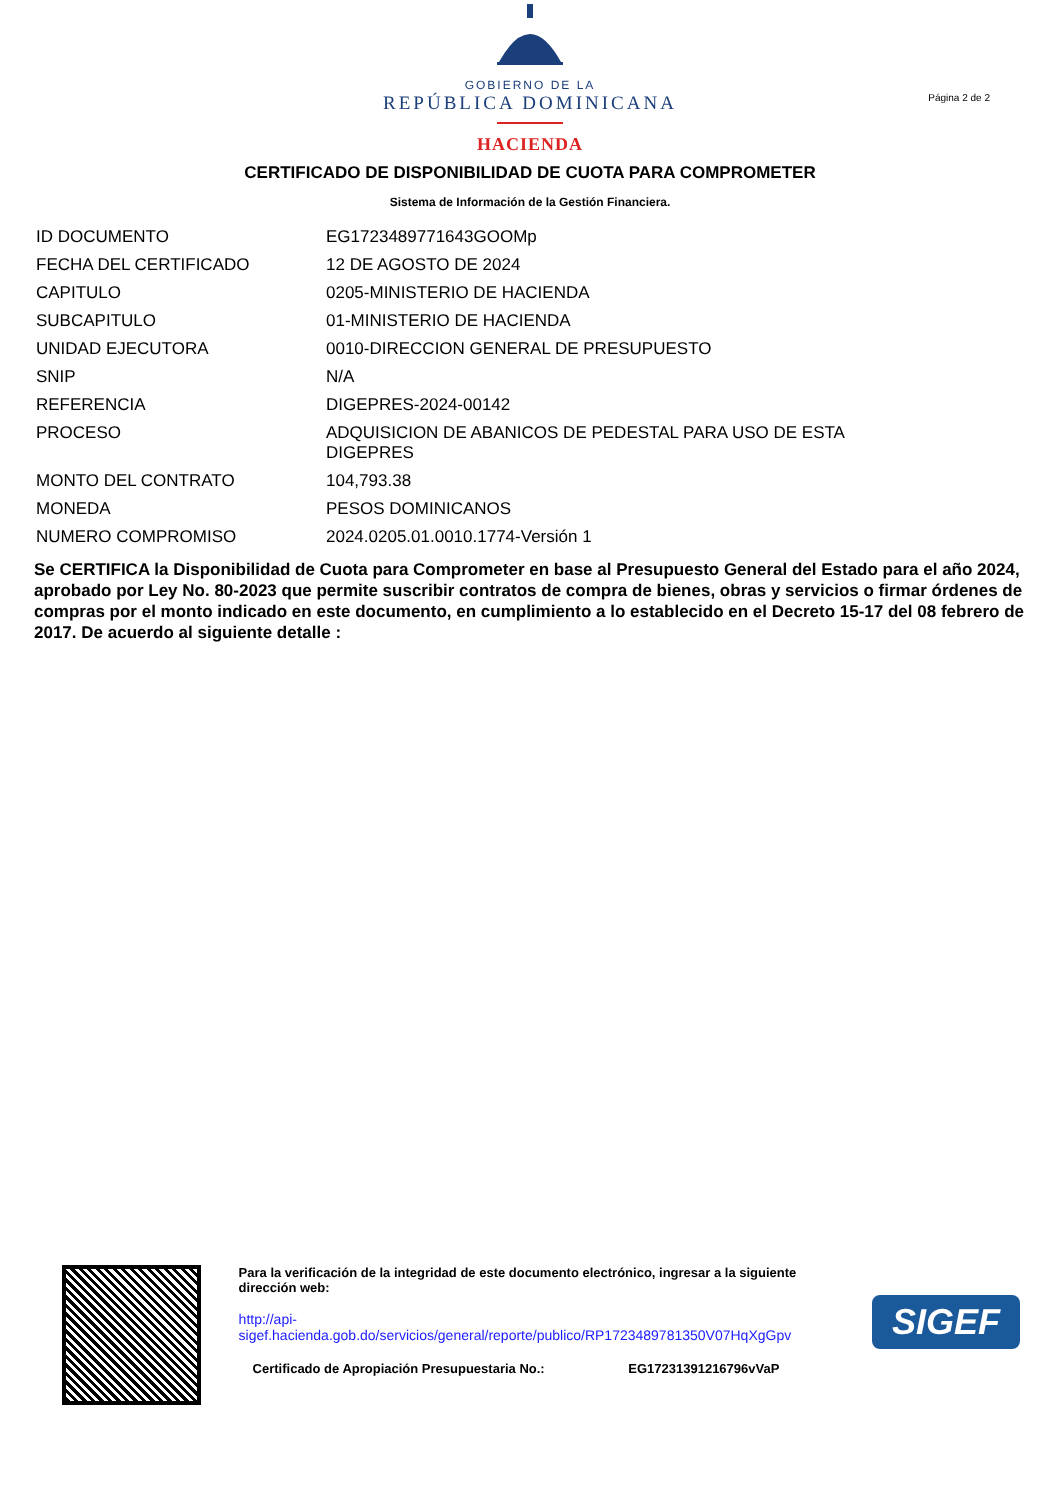GOBIERNO DE LA
REPÚBLICA DOMINICANA
HACIENDA
Página 2 de 2
CERTIFICADO DE DISPONIBILIDAD DE CUOTA PARA COMPROMETER
Sistema de Información de la Gestión Financiera.
| ID DOCUMENTO | EG1723489771643GOOMp |
| FECHA DEL CERTIFICADO | 12 DE AGOSTO DE 2024 |
| CAPITULO | 0205-MINISTERIO DE HACIENDA |
| SUBCAPITULO | 01-MINISTERIO DE HACIENDA |
| UNIDAD EJECUTORA | 0010-DIRECCION GENERAL DE PRESUPUESTO |
| SNIP | N/A |
| REFERENCIA | DIGEPRES-2024-00142 |
| PROCESO | ADQUISICION DE ABANICOS DE PEDESTAL PARA USO DE ESTA DIGEPRES |
| MONTO DEL CONTRATO | 104,793.38 |
| MONEDA | PESOS DOMINICANOS |
| NUMERO COMPROMISO | 2024.0205.01.0010.1774-Versión 1 |
Se CERTIFICA la Disponibilidad de Cuota para Comprometer en base al Presupuesto General del Estado para el año 2024, aprobado por Ley No. 80-2023 que permite suscribir contratos de compra de bienes, obras y servicios o firmar órdenes de compras por el monto indicado en este documento, en cumplimiento a lo establecido en el Decreto 15-17 del 08 febrero de 2017. De acuerdo al siguiente detalle :
Para la verificación de la integridad de este documento electrónico, ingresar a la siguiente dirección web:
http://api-
sigef.hacienda.gob.do/servicios/general/reporte/publico/RP1723489781350V07HqXgGpv
Certificado de Apropiación Presupuestaria No.: EG17231391216796vVaP
SIGEF